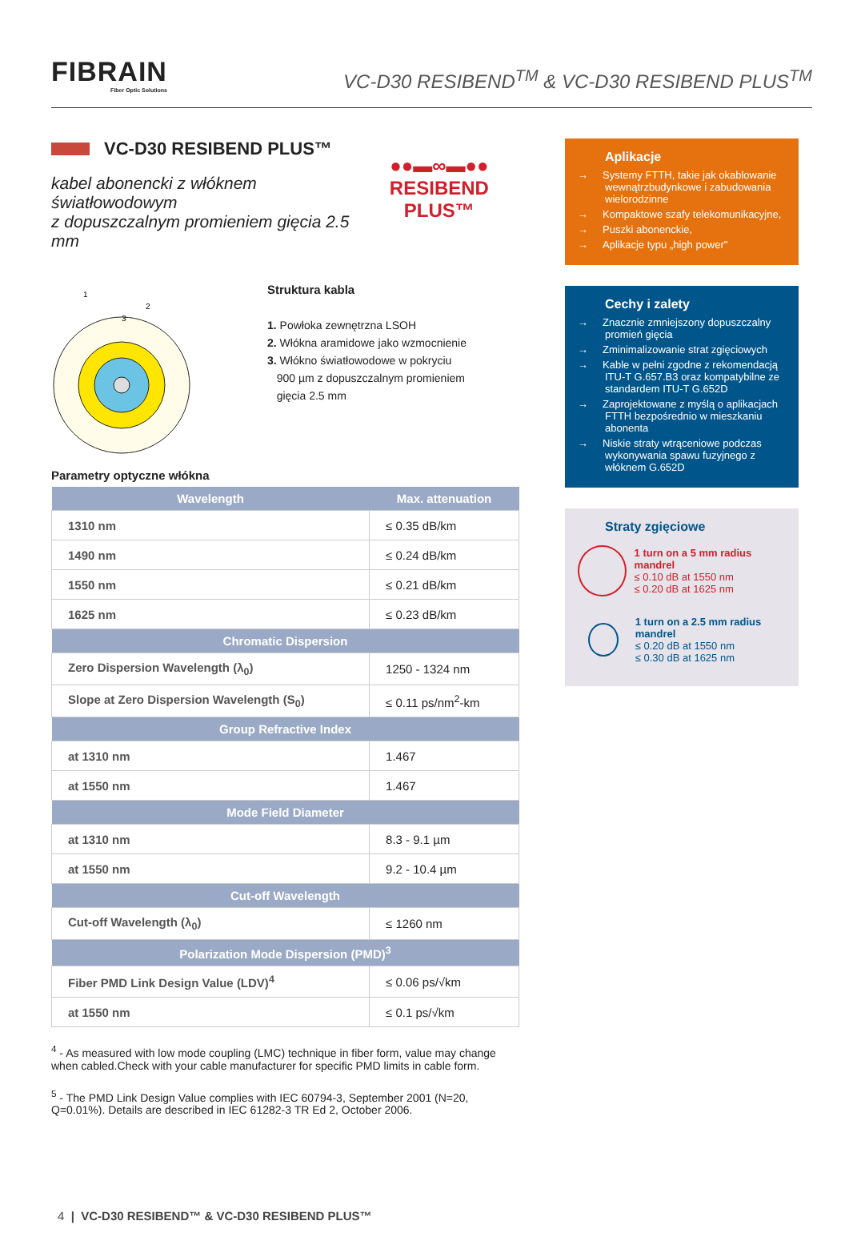FIBRAIN
Fiber Optic Solutions
VC-D30 RESIBEND<sup>TM</sup> & VC-D30 RESIBEND PLUS<sup>TM</sup>
VC-D30 RESIBEND PLUS™
kabel abonencki z włóknem światłowodowym
z dopuszczalnym promieniem gięcia 2.5 mm
●●▬∞▬●●
RESIBEND PLUS™
1
3
2
Struktura kabla
1. Powłoka zewnętrzna LSOH
2. Włókna aramidowe jako wzmocnienie
3. Włókno światłowodowe w pokryciu
900 µm z dopuszczalnym promieniem
gięcia 2.5 mm
Parametry optyczne włókna
| Wavelength | Max. attenuation |
| --- | --- |
| 1310 nm | ≤ 0.35 dB/km |
| 1490 nm | ≤ 0.24 dB/km |
| 1550 nm | ≤ 0.21 dB/km |
| 1625 nm | ≤ 0.23 dB/km |
| Chromatic Dispersion | |
| Zero Dispersion Wavelength (λ<sub>0</sub>) | 1250 - 1324 nm |
| Slope at Zero Dispersion Wavelength (S<sub>0</sub>) | ≤ 0.11 ps/nm<sup>2</sup>-km |
| Group Refractive Index | |
| at 1310 nm | 1.467 |
| at 1550 nm | 1.467 |
| Mode Field Diameter | |
| at 1310 nm | 8.3 - 9.1 µm |
| at 1550 nm | 9.2 - 10.4 µm |
| Cut-off Wavelength | |
| Cut-off Wavelength (λ<sub>0</sub>) | ≤ 1260 nm |
| Polarization Mode Dispersion (PMD)<sup>3</sup> | |
| Fiber PMD Link Design Value (LDV)<sup>4</sup> | ≤ 0.06 ps/√km |
| at 1550 nm | ≤ 0.1 ps/√km |
<sup>4</sup> - As measured with low mode coupling (LMC) technique in fiber form, value may change when cabled.Check with your cable manufacturer for specific PMD limits in cable form.
<sup>5</sup> - The PMD Link Design Value complies with IEC 60794-3, September 2001 (N=20, Q=0.01%). Details are described in IEC 61282-3 TR Ed 2, October 2006.
Aplikacje
→ Systemy FTTH, takie jak okablowanie wewnątrzbudynkowe i zabudowania wielorodzinne
→ Kompaktowe szafy telekomunikacyjne,
→ Puszki abonenckie,
→ Aplikacje typu „high power"
Cechy i zalety
→ Znacznie zmniejszony dopuszczalny promień gięcia
→ Zminimalizowanie strat zgięciowych
→ Kable w pełni zgodne z rekomendacją ITU-T G.657.B3 oraz kompatybilne ze standardem ITU-T G.652D
→ Zaprojektowane z myślą o aplikacjach FTTH bezpośrednio w mieszkaniu abonenta
→ Niskie straty wtrąceniowe podczas wykonywania spawu fuzyjnego z włóknem G.652D
Straty zgięciowe
1 turn on a 5 mm radius mandrel
≤ 0.10 dB at 1550 nm
≤ 0.20 dB at 1625 nm
1 turn on a 2.5 mm radius mandrel
≤ 0.20 dB at 1550 nm
≤ 0.30 dB at 1625 nm
4 | VC-D30 RESIBEND™ & VC-D30 RESIBEND PLUS™